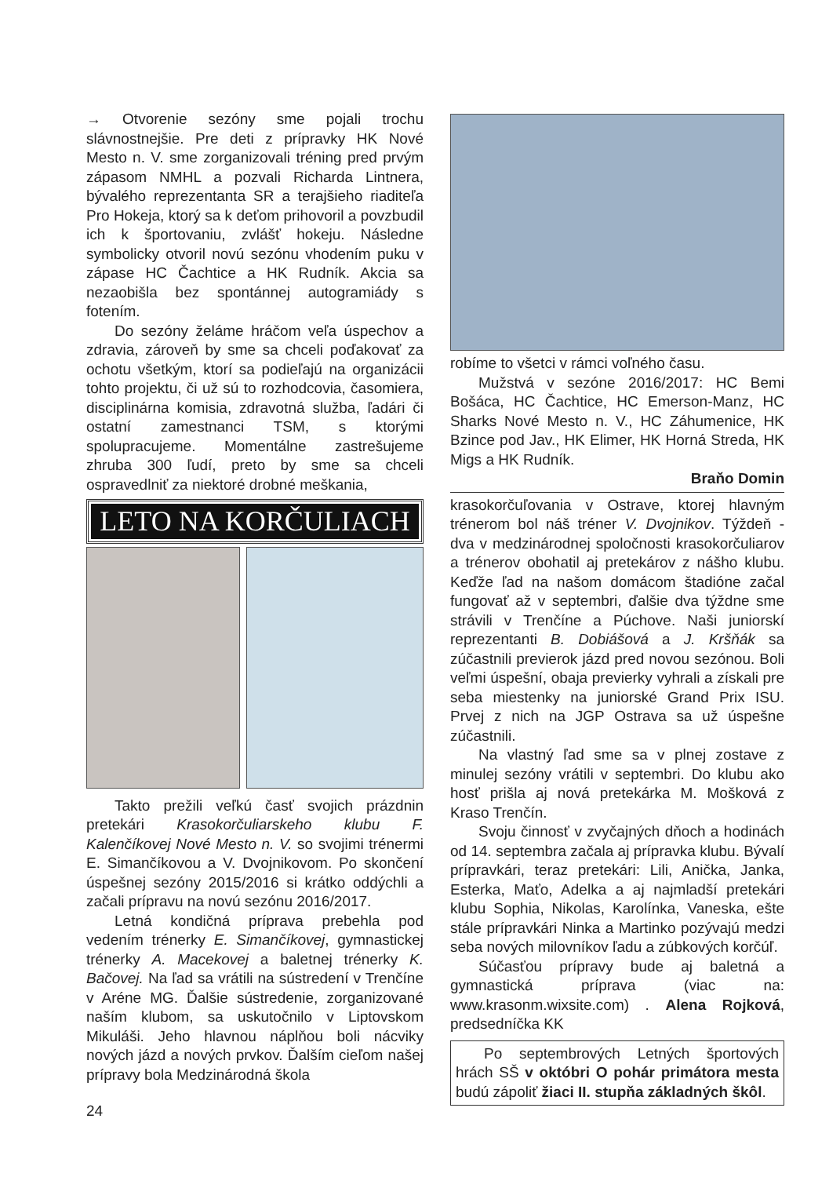→ Otvorenie sezóny sme pojali trochu slávnostnejšie. Pre deti z prípravky HK Nové Mesto n. V. sme zorganizovali tréning pred prvým zápasom NMHL a pozvali Richarda Lintnera, bývalého reprezentanta SR a terajšieho riaditeľa Pro Hokeja, ktorý sa k deťom prihovoril a povzbudil ich k športovaniu, zvlášť hokeju. Následne symbolicky otvoril novú sezónu vhodením puku v zápase HC Čachtice a HK Rudník. Akcia sa nezaobišla bez spontánnej autogramiády s fotením.
Do sezóny želáme hráčom veľa úspechov a zdravia, zároveň by sme sa chceli poďakovať za ochotu všetkým, ktorí sa podieľajú na organizácii tohto projektu, či už sú to rozhodcovia, časomiera, disciplinárna komisia, zdravotná služba, ľadári či ostatní zamestnanci TSM, s ktorými spolupracujeme. Momentálne zastrešujeme zhruba 300 ľudí, preto by sme sa chceli ospravedlniť za niektoré drobné meškania,
LETO NA KORČULIACH
Takto prežili veľkú časť svojich prázdnin pretekári Krasokorčuliarskeho klubu F. Kalenčíkovej Nové Mesto n. V. so svojimi trénermi E. Simančíkovou a V. Dvojnikovom. Po skončení úspešnej sezóny 2015/2016 si krátko oddýchli a začali prípravu na novú sezónu 2016/2017.
Letná kondičná príprava prebehla pod vedením trénerky E. Simančíkovej, gymnastickej trénerky A. Macekovej a baletnej trénerky K. Bačovej. Na ľad sa vrátili na sústredení v Trenčíne v Aréne MG. Ďalšie sústredenie, zorganizované naším klubom, sa uskutočnilo v Liptovskom Mikuláši. Jeho hlavnou náplňou boli nácviky nových jázd a nových prvkov. Ďalším cieľom našej prípravy bola Medzinárodná škola
24
robíme to všetci v rámci voľného času.
Mužstvá v sezóne 2016/2017: HC Bemi Bošáca, HC Čachtice, HC Emerson-Manz, HC Sharks Nové Mesto n. V., HC Záhumenice, HK Bzince pod Jav., HK Elimer, HK Horná Streda, HK Migs a HK Rudník.
Braňo Domin
krasokorčuľovania v Ostrave, ktorej hlavným trénerom bol náš tréner V. Dvojnikov. Týždeň - dva v medzinárodnej spoločnosti krasokorčuliarov a trénerov obohatil aj pretekárov z nášho klubu. Keďže ľad na našom domácom štadióne začal fungovať až v septembri, ďalšie dva týždne sme strávili v Trenčíne a Púchove. Naši juniorskí reprezentanti B. Dobiášová a J. Kršňák sa zúčastnili previerok jázd pred novou sezónou. Boli veľmi úspešní, obaja previerky vyhrali a získali pre seba miestenky na juniorské Grand Prix ISU. Prvej z nich na JGP Ostrava sa už úspešne zúčastnili.
Na vlastný ľad sme sa v plnej zostave z minulej sezóny vrátili v septembri. Do klubu ako hosť prišla aj nová pretekárka M. Mošková z Kraso Trenčín.
Svoju činnosť v zvyčajných dňoch a hodinách od 14. septembra začala aj prípravka klubu. Bývalí prípravkári, teraz pretekári: Lili, Anička, Janka, Esterka, Maťo, Adelka a aj najmladší pretekári klubu Sophia, Nikolas, Karolínka, Vaneska, ešte stále prípravkári Ninka a Martinko pozývajú medzi seba nových milovníkov ľadu a zúbkových korčúľ.
Súčasťou prípravy bude aj baletná a gymnastická príprava (viac na: www.krasonm.wixsite.com) . Alena Rojková, predsedníčka KK
Po septembrových Letných športových hrách SŠ v októbri O pohár primátora mesta budú zápoliť žiaci II. stupňa základných škôl.